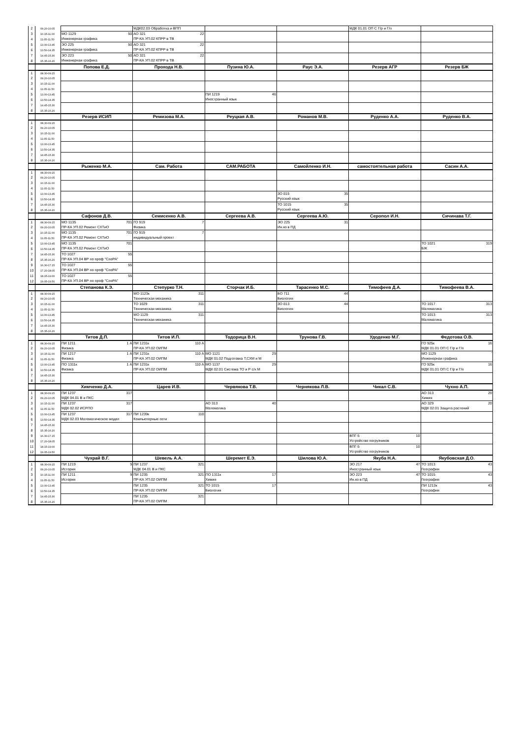| 2 | 09.20-10.05 | | МДК02.03 Обработка и ВПП | | | МДК 01.01 ОП С Г/р и Г/п | |
| 3 | 10.15-11.00 | МО 1129 50 Инженерная графика | АО 321 22 ПР-КА УП.02 КПРР в ТВ | | | | |
| 4 | 11.05-11.50 | | | | | | |
| 5 | 13.00-13.45 | ЭО 225 50 Инженерная графика | АО 321 22 ПР-КА УП.02 КПРР в ТВ | | | | |
| 6 | 13.50-14.35 | | | | | | |
| 7 | 14.45-15.30 | ЭО 223 50 Инженерная графика | АО 321 22 ПР-КА УП.02 КПРР в ТВ | | | | |
| 8 | 15.35-16.20 | | | | | | |
| | | Попова Е.Д. | Прохода Н.В. | Пузина Ю.А. | Раус Э.А. | Резерв АГР | Резерв БЖ |
| 1 | 08.30-09.15 | | | | | | |
| 2 | 09.20-10.05 | | | | | | |
| 3 | 10.15-11.00 | | | | | | |
| 4 | 11.05-11.50 | | | | | | |
| 5 | 13.00-13.45 | | | ПИ 1219 46 Иностранный язык | | | |
| 6 | 13.50-14.35 | | | | | | |
| 7 | 14.45-15.30 | | | | | | |
| 8 | 15.35-16.20 | | | | | | |
| | | Резерв ИСИП | Ремизова М.А. | Реуцкая А.В. | Романов М.В. | Руденко А.А. | Руденко В.А. |
| 1 | 08.30-09.15 | | | | | | |
| 2 | 09.20-10.05 | | | | | | |
| 3 | 10.15-11.00 | | | | | | |
| 4 | 11.05-11.50 | | | | | | |
| 5 | 13.00-13.45 | | | | | | |
| 6 | 13.50-14.35 | | | | | | |
| 7 | 14.45-15.30 | | | | | | |
| 8 | 15.35-16.20 | | | | | | |
| | | Рыженко М.А. | Сам. Работа | САМ.РАБОТА | Самойленко И.Н. | самостоятельная работа | Сасин А.А. |
| 1 | 08.30-09.15 | | | | | | |
| 2 | 09.20-10.05 | | | | | | |
| 3 | 10.15-11.00 | | | | | | |
| 4 | 11.05-11.50 | | | | | | |
| 5 | 13.00-13.45 | | | | ЗО 815 35 Русский язык | | |
| 6 | 13.50-14.35 | | | | | | |
| 7 | 14.45-15.30 | | | | ТО 1015 35 Русский язык | | |
| 8 | 15.35-16.20 | | | | | | |
| | | Сафонов Д.В. | Семисенко А.В. | Сергеева А.В. | Сергеева А.Ю. | Серопол И.Н. | Сичинава Т.Г. |
| 1 | 08.30-09.15 | МО 1135 701 ПР-КА УП.02 Ремонт СХТиО | ГО 919 7 Физика | | ЭО 225 31 Ин.яз в ПД | | |
| 2 | 09.20-10.05 | | | | | | |
| 3 | 10.15-11.00 | МО 1135 701 ПР-КА УП.02 Ремонт СХТиО | ГО 919 7 индивидуальный проект | | | | |
| 4 | 11.05-11.50 | | | | | | |
| 5 | 13.00-13.45 | МО 1135 701 ПР-КА УП.02 Ремонт СХТиО | | | | | ТО 1021 319 БЖ |
| 6 | 13.50-14.35 | | | | | | |
| 7 | 14.45-15.30 | ТО 1027 55 ПР-КА УП.04 ВР по проф "СпоРА" | | | | | |
| 8 | 15.35-16.20 | | | | | | |
| 9 | 16.30-17.15 | ТО 1027 55 ПР-КА УП.04 ВР по проф "СпоРА" | | | | | |
| 10 | 17.20-18.05 | | | | | | |
| 11 | 18.15-19.00 | ТО 1027 55 ПР-КА УП.04 ВР по проф "СпоРА" | | | | | |
| 12 | 19.05-19.50 | | | | | | |
| | | Степанова К.Э. | Степурко Т.Н. | Сторчак И.Б. | Тарасенко М.С. | Тимофеев Д.А. | Тимофеева В.А. |
| 1 | 08.30-09.15 | | МО 1123к 311 Техническая механика | | БО 711 44 Биология | | |
| 2 | 09.20-10.05 | | | | | | |
| 3 | 10.15-11.00 | | ТО 1029 311 Техническая механика | | ЗО 813 44 Биология | | ТО 1017 313 Математика |
| 4 | 11.05-11.50 | | | | | | |
| 5 | 13.00-13.45 | | МО 1129 311 Техническая механика | | | | ТО 1013 313 Математика |
| 6 | 13.50-14.35 | | | | | | |
| 7 | 14.45-15.30 | | | | | | |
| 8 | 15.35-16.20 | | | | | | |
| | | Титов Д.П. | Титов И.П. | Тодорица В.Н. | Трунова Г.В. | Удоденко М.Г. | Федотова О.В. |
| 1 | 08.30-09.15 | ПИ 1211 1 А Физика | ПИ 1231к 110 А ПР-КА УП.02 ОИПМ | | | | ГО 925к 16 МДК 01.01 ОП С Г/р и Г/п |
| 2 | 09.20-10.05 | | | | | | |
| 3 | 10.15-11.00 | ПИ 1217 1 А Физика | ПИ 1231к 110 А ПР-КА УП.02 ОИПМ | МО 1121 29 МДК 01.02 Подготовка Т,СХМ и М | | | МО 1129 ' Инженерная графика |
| 4 | 11.05-11.50 | | | | | | |
| 5 | 13.00-13.45 | ПО 1311к 1 А Физика | ПИ 1231к 110 А ПР-КА УП.02 ОИПМ | МО 1137 29 МДК 02.01 Система ТО и Р с/х М | | | ГО 925к 16 МДК 01.01 ОП С Г/р и Г/п |
| 6 | 13.50-14.35 | | | | | | |
| 7 | 14.45-15.30 | | | | | | |
| 8 | 15.35-16.20 | | | | | | |
| | | Химченко Д.А. | Царев И.В. | Червякова Т.В. | Чернякова Л.В. | Чикал С.В. | Чухно А.П. |
| 1 | 08.30-09.15 | ПИ 1237 317 МДК 04.01 В и ПКС | | | | | АО 313 20 Химия |
| 2 | 09.20-10.05 | | | | | | |
| 3 | 10.15-11.00 | ПИ 1237 317 МДК 02.02 ИСРПО | | АО 313 40 Математика | | | АО 329 20 МДК 02.01 Защита растений |
| 4 | 11.05-11.50 | | | | | | |
| 5 | 13.00-13.45 | ПИ 1237 317 МДК 02.03 Математическое модел | ПИ 1239к 110 Компьютерные сети | | | | |
| 6 | 13.50-14.35 | | | | | | |
| 7 | 14.45-15.30 | | | | | | |
| 8 | 15.35-16.20 | | | | | | |
| 9 | 16.30-17.15 | | | | | ВПГ-5 10 Устройство погрузчиков | |
| 10 | 17.20-18.05 | | | | | | |
| 11 | 18.15-19.00 | | | | | ВПГ-5 10 Устройство погрузчиков | |
| 12 | 19.05-19.50 | | | | | | |
| | | Чухрай В.Г. | Шевель А.А. | Шеремет Е.Э. | Шилова Ю.А. | Якуба Н.А. | Якубовская Д.О. |
| 1 | 08.30-09.15 | ПИ 1219 9 История | ПИ 1237 321 МДК 04.01 В и ПКС | | | ЭО 217 47 Иностранный язык | ТО 1013 43 География |
| 2 | 09.20-10.05 | | | | | | |
| 3 | 10.15-11.00 | ПИ 1211 9 История | ПИ 1235 321 ПР-КА УП.02 ОИПМ | ПО 1311к 17 Химия | | ЭО 223 47 Ин.яз в ПД | ТО 1015 43 География |
| 4 | 11.05-11.50 | | | | | | |
| 5 | 13.00-13.45 | | ПИ 1235 321 ПР-КА УП.02 ОИПМ | ТО 1015 17 Биология | | | ПИ 1213к 43 География |
| 6 | 13.50-14.35 | | | | | | |
| 7 | 14.45-15.30 | | ПИ 1235 321 ПР-КА УП.02 ОИПМ | | | | |
| 8 | 15.35-16.20 | | | | | | |